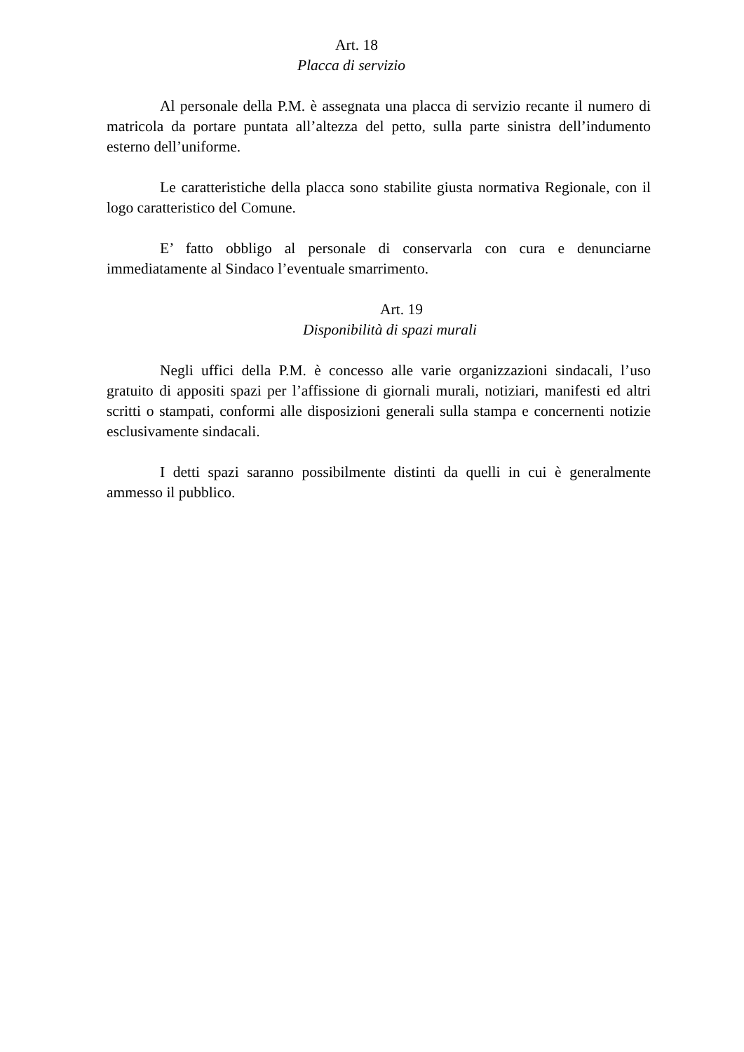Art. 18
Placca di servizio
Al personale della P.M. è assegnata una placca di servizio recante il numero di matricola da portare puntata all’altezza del petto, sulla parte sinistra dell’indumento esterno dell’uniforme.
Le caratteristiche della placca sono stabilite giusta normativa Regionale, con il logo caratteristico del Comune.
E’ fatto obbligo al personale di conservarla con cura e denunciarne immediatamente al Sindaco l’eventuale smarrimento.
Art. 19
Disponibilità di spazi murali
Negli uffici della P.M. è concesso alle varie organizzazioni sindacali, l’uso gratuito di appositi spazi per l’affissione di giornali murali, notiziari, manifesti ed altri scritti o stampati, conformi alle disposizioni generali sulla stampa e concernenti notizie esclusivamente sindacali.
I detti spazi saranno possibilmente distinti da quelli in cui è generalmente ammesso il pubblico.